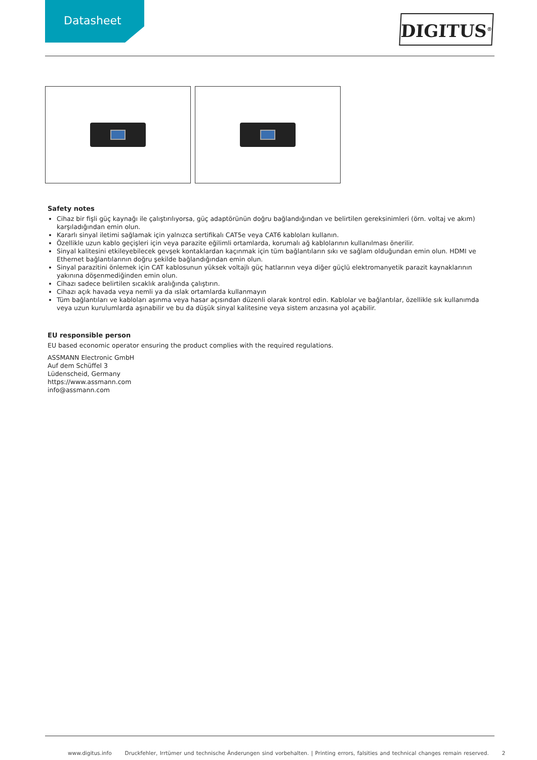Datasheet
DIGITUS<sup>®</sup>
Safety notes
Cihaz bir fişli güç kaynağı ile çalıştırılıyorsa, güç adaptörünün doğru bağlandığından ve belirtilen gereksinimleri (örn. voltaj ve akım) karşıladığından emin olun.
Kararlı sinyal iletimi sağlamak için yalnızca sertifikalı CAT5e veya CAT6 kabloları kullanın.
Özellikle uzun kablo geçişleri için veya parazite eğilimli ortamlarda, korumalı ağ kablolarının kullanılması önerilir.
Sinyal kalitesini etkileyebilecek gevşek kontaklardan kaçınmak için tüm bağlantıların sıkı ve sağlam olduğundan emin olun. HDMI ve Ethernet bağlantılarının doğru şekilde bağlandığından emin olun.
Sinyal parazitini önlemek için CAT kablosunun yüksek voltajlı güç hatlarının veya diğer güçlü elektromanyetik parazit kaynaklarının yakınına döşenmediğinden emin olun.
Cihazı sadece belirtilen sıcaklık aralığında çalıştırın.
Cihazı açık havada veya nemli ya da ıslak ortamlarda kullanmayın
Tüm bağlantıları ve kabloları aşınma veya hasar açısından düzenli olarak kontrol edin. Kablolar ve bağlantılar, özellikle sık kullanımda veya uzun kurulumlarda aşınabilir ve bu da düşük sinyal kalitesine veya sistem arızasına yol açabilir.
EU responsible person
EU based economic operator ensuring the product complies with the required regulations.
ASSMANN Electronic GmbH
Auf dem Schüffel 3
Lüdenscheid, Germany
https://www.assmann.com
info@assmann.com
www.digitus.info Druckfehler, Irrtümer und technische Änderungen sind vorbehalten. | Printing errors, falsities and technical changes remain reserved. 2